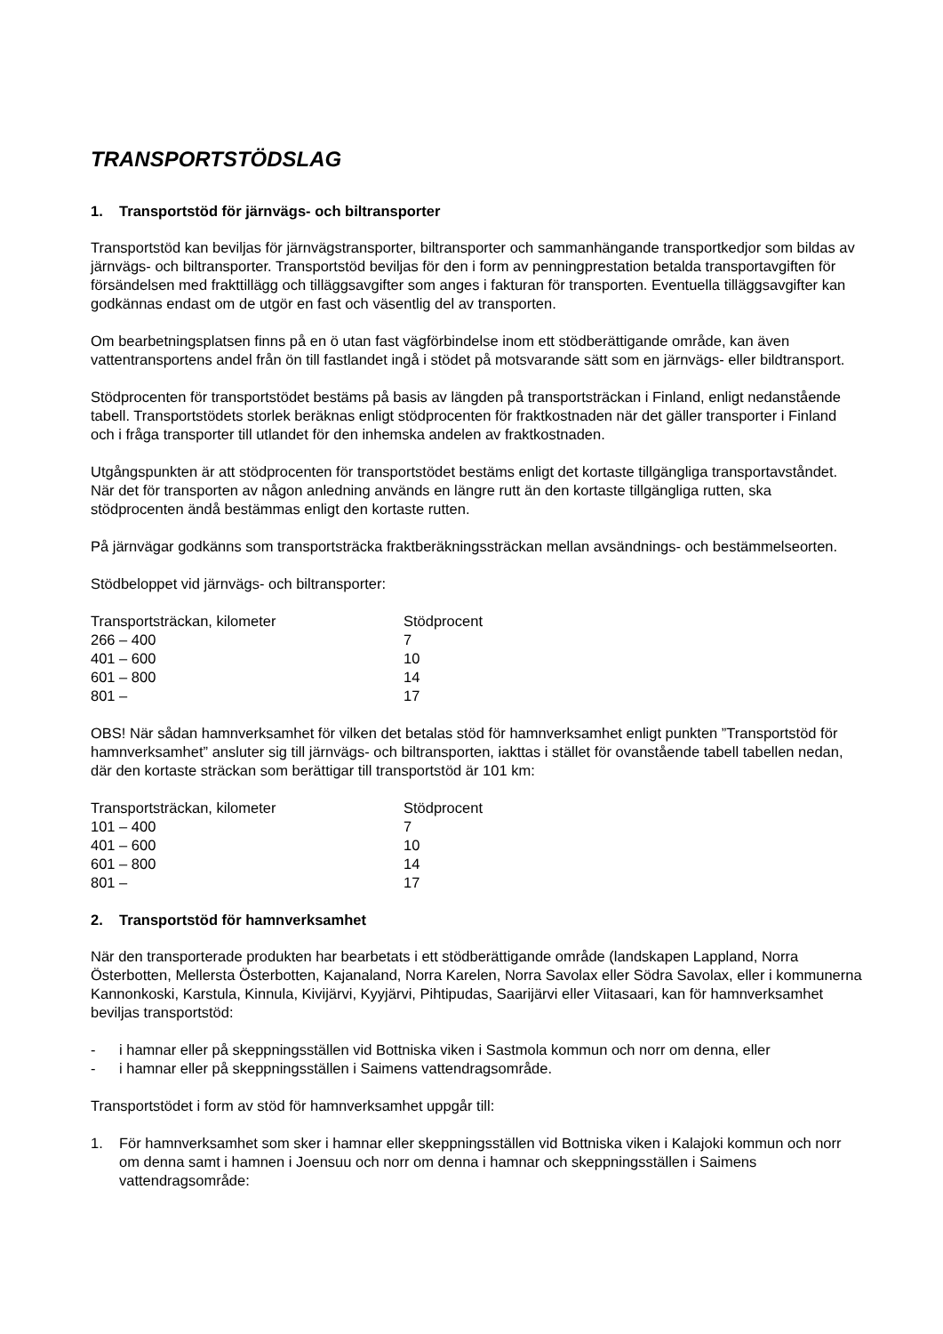TRANSPORTSTÖDSLAG
1. Transportstöd för järnvägs- och biltransporter
Transportstöd kan beviljas för järnvägstransporter, biltransporter och sammanhängande transportkedjor som bildas av järnvägs- och biltransporter. Transportstöd beviljas för den i form av penningprestation betalda transportavgiften för försändelsen med frakttillägg och tilläggsavgifter som anges i fakturan för transporten. Eventuella tilläggsavgifter kan godkännas endast om de utgör en fast och väsentlig del av transporten.
Om bearbetningsplatsen finns på en ö utan fast vägförbindelse inom ett stödberättigande område, kan även vattentransportens andel från ön till fastlandet ingå i stödet på motsvarande sätt som en järnvägs- eller bildtransport.
Stödprocenten för transportstödet bestäms på basis av längden på transportsträckan i Finland, enligt nedanstående tabell. Transportstödets storlek beräknas enligt stödprocenten för fraktkostnaden när det gäller transporter i Finland och i fråga transporter till utlandet för den inhemska andelen av fraktkostnaden.
Utgångspunkten är att stödprocenten för transportstödet bestäms enligt det kortaste tillgängliga transportavståndet. När det för transporten av någon anledning används en längre rutt än den kortaste tillgängliga rutten, ska stödprocenten ändå bestämmas enligt den kortaste rutten.
På järnvägar godkänns som transportsträcka fraktberäkningssträckan mellan avsändnings- och bestämmelseorten.
Stödbeloppet vid järnvägs- och biltransporter:
| Transportsträckan, kilometer | Stödprocent |
| --- | --- |
| 266 – 400 | 7 |
| 401 – 600 | 10 |
| 601 – 800 | 14 |
| 801 – | 17 |
OBS! När sådan hamnverksamhet för vilken det betalas stöd för hamnverksamhet enligt punkten ”Transportstöd för hamnverksamhet” ansluter sig till järnvägs- och biltransporten, iakttas i stället för ovanstående tabell tabellen nedan, där den kortaste sträckan som berättigar till transportstöd är 101 km:
| Transportsträckan, kilometer | Stödprocent |
| --- | --- |
| 101 – 400 | 7 |
| 401 – 600 | 10 |
| 601 – 800 | 14 |
| 801 – | 17 |
2. Transportstöd för hamnverksamhet
När den transporterade produkten har bearbetats i ett stödberättigande område (landskapen Lappland, Norra Österbotten, Mellersta Österbotten, Kajanaland, Norra Karelen, Norra Savolax eller Södra Savolax, eller i kommunerna Kannonkoski, Karstula, Kinnula, Kivijärvi, Kyyjärvi, Pihtipudas, Saarijärvi eller Viitasaari, kan för hamnverksamhet beviljas transportstöd:
- i hamnar eller på skeppningsställen vid Bottniska viken i Sastmola kommun och norr om denna, eller
- i hamnar eller på skeppningsställen i Saimens vattendragsområde.
Transportstödet i form av stöd för hamnverksamhet uppgår till:
1. För hamnverksamhet som sker i hamnar eller skeppningsställen vid Bottniska viken i Kalajoki kommun och norr om denna samt i hamnen i Joensuu och norr om denna i hamnar och skeppningsställen i Saimens vattendragsområde: